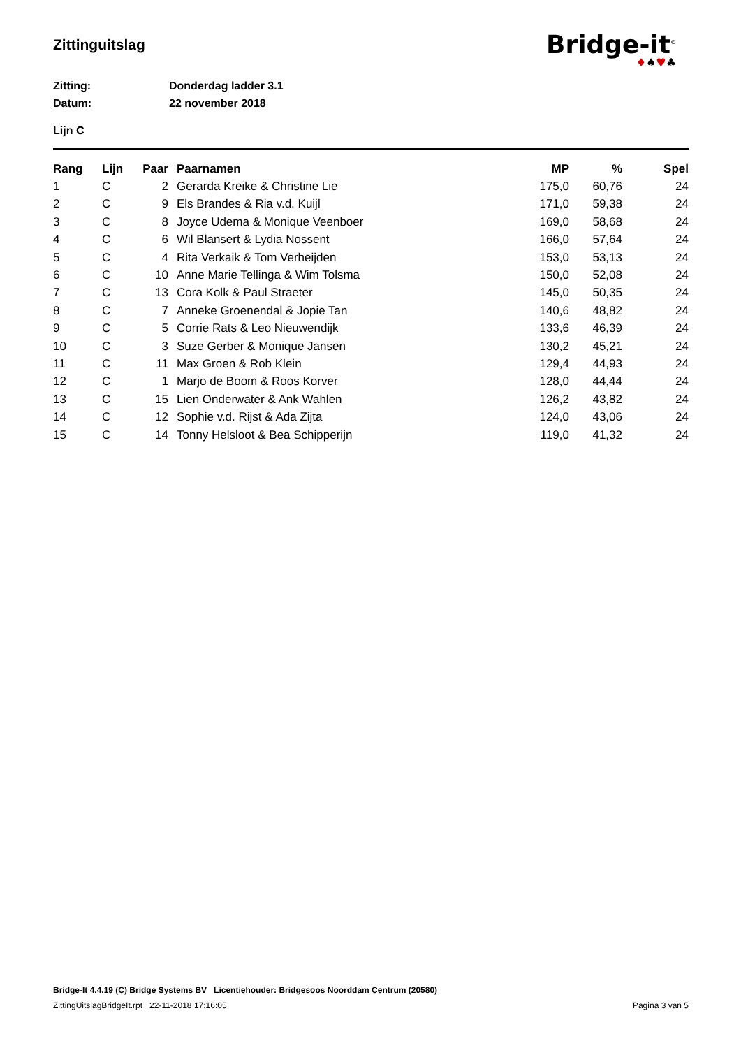Zittinguitslag
Bridge-it<sup>©</sup>
♦♠♥♣
Zitting: Donderdag ladder 3.1
Datum: 22 november 2018
Lijn C
| Rang | Lijn | Paar | Paarnamen | MP | % | Spel |
| --- | --- | --- | --- | --- | --- | --- |
| 1 | C | 2 | Gerarda Kreike & Christine Lie | 175,0 | 60,76 | 24 |
| 2 | C | 9 | Els Brandes & Ria v.d. Kuijl | 171,0 | 59,38 | 24 |
| 3 | C | 8 | Joyce Udema & Monique Veenboer | 169,0 | 58,68 | 24 |
| 4 | C | 6 | Wil Blansert & Lydia Nossent | 166,0 | 57,64 | 24 |
| 5 | C | 4 | Rita Verkaik & Tom Verheijden | 153,0 | 53,13 | 24 |
| 6 | C | 10 | Anne Marie Tellinga & Wim Tolsma | 150,0 | 52,08 | 24 |
| 7 | C | 13 | Cora Kolk & Paul Straeter | 145,0 | 50,35 | 24 |
| 8 | C | 7 | Anneke Groenendal & Jopie Tan | 140,6 | 48,82 | 24 |
| 9 | C | 5 | Corrie Rats & Leo Nieuwendijk | 133,6 | 46,39 | 24 |
| 10 | C | 3 | Suze Gerber & Monique Jansen | 130,2 | 45,21 | 24 |
| 11 | C | 11 | Max Groen & Rob Klein | 129,4 | 44,93 | 24 |
| 12 | C | 1 | Marjo de Boom & Roos Korver | 128,0 | 44,44 | 24 |
| 13 | C | 15 | Lien Onderwater & Ank Wahlen | 126,2 | 43,82 | 24 |
| 14 | C | 12 | Sophie v.d. Rijst & Ada Zijta | 124,0 | 43,06 | 24 |
| 15 | C | 14 | Tonny Helsloot & Bea Schipperijn | 119,0 | 41,32 | 24 |
Bridge-It 4.4.19 (C) Bridge Systems BV Licentiehouder: Bridgesoos Noorddam Centrum (20580)
ZittingUitslagBridgeIt.rpt 22-11-2018 17:16:05 Pagina 3 van 5